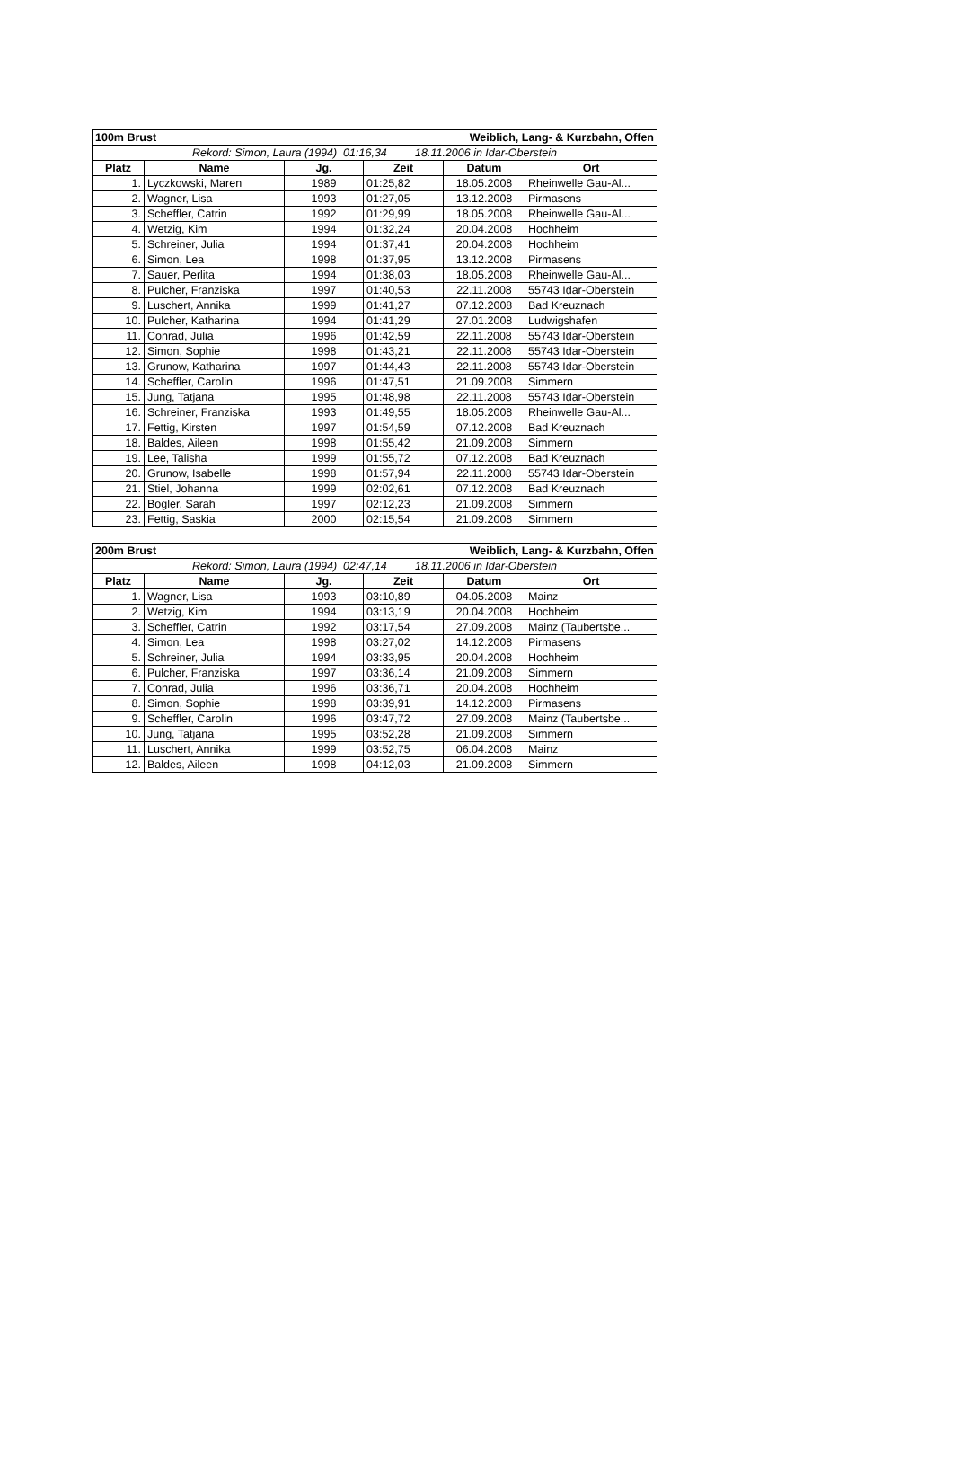| 100m Brust | | | Weiblich, Lang- & Kurzbahn, Offen | | |
| Rekord: Simon, Laura (1994) 01:16,34 18.11.2006 in Idar-Oberstein | | | | | |
| Platz | Name | Jg. | Zeit | Datum | Ort |
| 1. | Lyczkowski, Maren | 1989 | 01:25,82 | 18.05.2008 | Rheinwelle Gau-Al... |
| 2. | Wagner, Lisa | 1993 | 01:27,05 | 13.12.2008 | Pirmasens |
| 3. | Scheffler, Catrin | 1992 | 01:29,99 | 18.05.2008 | Rheinwelle Gau-Al... |
| 4. | Wetzig, Kim | 1994 | 01:32,24 | 20.04.2008 | Hochheim |
| 5. | Schreiner, Julia | 1994 | 01:37,41 | 20.04.2008 | Hochheim |
| 6. | Simon, Lea | 1998 | 01:37,95 | 13.12.2008 | Pirmasens |
| 7. | Sauer, Perlita | 1994 | 01:38,03 | 18.05.2008 | Rheinwelle Gau-Al... |
| 8. | Pulcher, Franziska | 1997 | 01:40,53 | 22.11.2008 | 55743 Idar-Oberstein |
| 9. | Luschert, Annika | 1999 | 01:41,27 | 07.12.2008 | Bad Kreuznach |
| 10. | Pulcher, Katharina | 1994 | 01:41,29 | 27.01.2008 | Ludwigshafen |
| 11. | Conrad, Julia | 1996 | 01:42,59 | 22.11.2008 | 55743 Idar-Oberstein |
| 12. | Simon, Sophie | 1998 | 01:43,21 | 22.11.2008 | 55743 Idar-Oberstein |
| 13. | Grunow, Katharina | 1997 | 01:44,43 | 22.11.2008 | 55743 Idar-Oberstein |
| 14. | Scheffler, Carolin | 1996 | 01:47,51 | 21.09.2008 | Simmern |
| 15. | Jung, Tatjana | 1995 | 01:48,98 | 22.11.2008 | 55743 Idar-Oberstein |
| 16. | Schreiner, Franziska | 1993 | 01:49,55 | 18.05.2008 | Rheinwelle Gau-Al... |
| 17. | Fettig, Kirsten | 1997 | 01:54,59 | 07.12.2008 | Bad Kreuznach |
| 18. | Baldes, Aileen | 1998 | 01:55,42 | 21.09.2008 | Simmern |
| 19. | Lee, Talisha | 1999 | 01:55,72 | 07.12.2008 | Bad Kreuznach |
| 20. | Grunow, Isabelle | 1998 | 01:57,94 | 22.11.2008 | 55743 Idar-Oberstein |
| 21. | Stiel, Johanna | 1999 | 02:02,61 | 07.12.2008 | Bad Kreuznach |
| 22. | Bogler, Sarah | 1997 | 02:12,23 | 21.09.2008 | Simmern |
| 23. | Fettig, Saskia | 2000 | 02:15,54 | 21.09.2008 | Simmern |
| 200m Brust | | | Weiblich, Lang- & Kurzbahn, Offen | | |
| Rekord: Simon, Laura (1994) 02:47,14 18.11.2006 in Idar-Oberstein | | | | | |
| Platz | Name | Jg. | Zeit | Datum | Ort |
| 1. | Wagner, Lisa | 1993 | 03:10,89 | 04.05.2008 | Mainz |
| 2. | Wetzig, Kim | 1994 | 03:13,19 | 20.04.2008 | Hochheim |
| 3. | Scheffler, Catrin | 1992 | 03:17,54 | 27.09.2008 | Mainz (Taubertsbe... |
| 4. | Simon, Lea | 1998 | 03:27,02 | 14.12.2008 | Pirmasens |
| 5. | Schreiner, Julia | 1994 | 03:33,95 | 20.04.2008 | Hochheim |
| 6. | Pulcher, Franziska | 1997 | 03:36,14 | 21.09.2008 | Simmern |
| 7. | Conrad, Julia | 1996 | 03:36,71 | 20.04.2008 | Hochheim |
| 8. | Simon, Sophie | 1998 | 03:39,91 | 14.12.2008 | Pirmasens |
| 9. | Scheffler, Carolin | 1996 | 03:47,72 | 27.09.2008 | Mainz (Taubertsbe... |
| 10. | Jung, Tatjana | 1995 | 03:52,28 | 21.09.2008 | Simmern |
| 11. | Luschert, Annika | 1999 | 03:52,75 | 06.04.2008 | Mainz |
| 12. | Baldes, Aileen | 1998 | 04:12,03 | 21.09.2008 | Simmern |